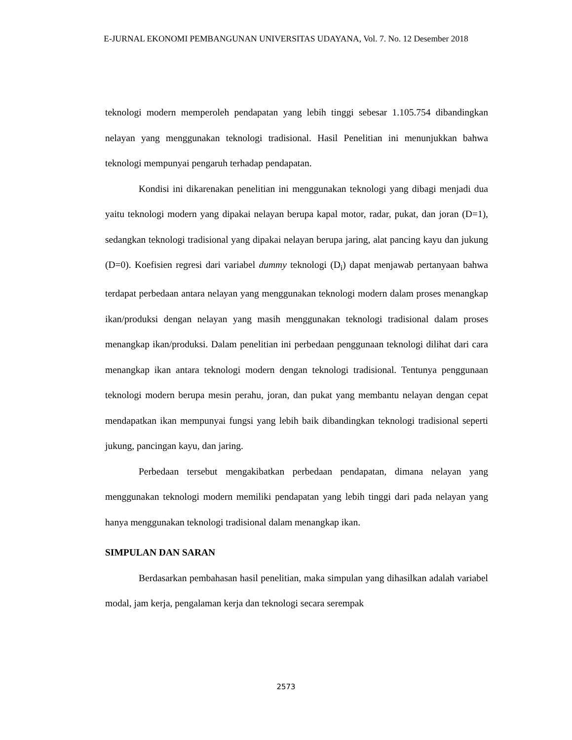E-JURNAL EKONOMI PEMBANGUNAN UNIVERSITAS UDAYANA, Vol. 7. No. 12 Desember 2018
teknologi modern memperoleh pendapatan yang lebih tinggi sebesar 1.105.754 dibandingkan nelayan yang menggunakan teknologi tradisional. Hasil Penelitian ini menunjukkan bahwa teknologi mempunyai pengaruh terhadap pendapatan.
Kondisi ini dikarenakan penelitian ini menggunakan teknologi yang dibagi menjadi dua yaitu teknologi modern yang dipakai nelayan berupa kapal motor, radar, pukat, dan joran (D=1), sedangkan teknologi tradisional yang dipakai nelayan berupa jaring, alat pancing kayu dan jukung (D=0). Koefisien regresi dari variabel dummy teknologi (D<sub>i</sub>) dapat menjawab pertanyaan bahwa terdapat perbedaan antara nelayan yang menggunakan teknologi modern dalam proses menangkap ikan/produksi dengan nelayan yang masih menggunakan teknologi tradisional dalam proses menangkap ikan/produksi. Dalam penelitian ini perbedaan penggunaan teknologi dilihat dari cara menangkap ikan antara teknologi modern dengan teknologi tradisional. Tentunya penggunaan teknologi modern berupa mesin perahu, joran, dan pukat yang membantu nelayan dengan cepat mendapatkan ikan mempunyai fungsi yang lebih baik dibandingkan teknologi tradisional seperti jukung, pancingan kayu, dan jaring.
Perbedaan tersebut mengakibatkan perbedaan pendapatan, dimana nelayan yang menggunakan teknologi modern memiliki pendapatan yang lebih tinggi dari pada nelayan yang hanya menggunakan teknologi tradisional dalam menangkap ikan.
SIMPULAN DAN SARAN
Berdasarkan pembahasan hasil penelitian, maka simpulan yang dihasilkan adalah variabel modal, jam kerja, pengalaman kerja dan teknologi secara serempak
2573